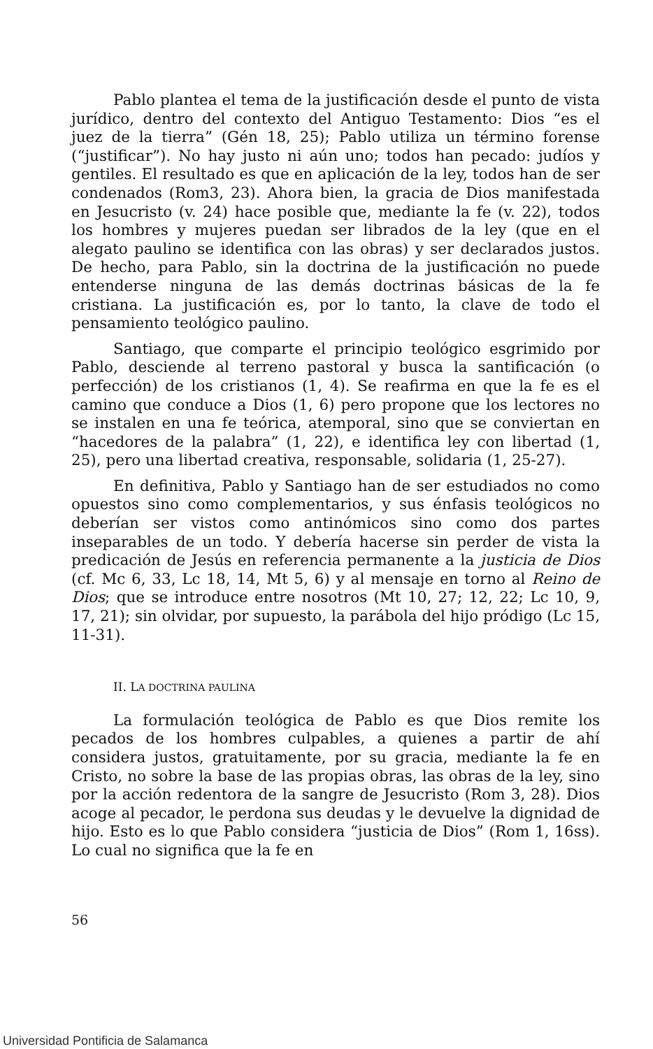Pablo plantea el tema de la justificación desde el punto de vista jurídico, dentro del contexto del Antiguo Testamento: Dios “es el juez de la tierra” (Gén 18, 25); Pablo utiliza un término forense (“justificar”). No hay justo ni aún uno; todos han pecado: judíos y gentiles. El resultado es que en aplicación de la ley, todos han de ser condenados (Rom3, 23). Ahora bien, la gracia de Dios manifestada en Jesucristo (v. 24) hace posible que, mediante la fe (v. 22), todos los hombres y mujeres puedan ser librados de la ley (que en el alegato paulino se identifica con las obras) y ser declarados justos. De hecho, para Pablo, sin la doctrina de la justificación no puede entenderse ninguna de las demás doctrinas básicas de la fe cristiana. La justificación es, por lo tanto, la clave de todo el pensamiento teológico paulino.
Santiago, que comparte el principio teológico esgrimido por Pablo, desciende al terreno pastoral y busca la santificación (o perfección) de los cristianos (1, 4). Se reafirma en que la fe es el camino que conduce a Dios (1, 6) pero propone que los lectores no se instalen en una fe teórica, atemporal, sino que se conviertan en “hacedores de la palabra” (1, 22), e identifica ley con libertad (1, 25), pero una libertad creativa, responsable, solidaria (1, 25-27).
En definitiva, Pablo y Santiago han de ser estudiados no como opuestos sino como complementarios, y sus énfasis teológicos no deberían ser vistos como antinómicos sino como dos partes inseparables de un todo. Y debería hacerse sin perder de vista la predicación de Jesús en referencia permanente a la justicia de Dios (cf. Mc 6, 33, Lc 18, 14, Mt 5, 6) y al mensaje en torno al Reino de Dios; que se introduce entre nosotros (Mt 10, 27; 12, 22; Lc 10, 9, 17, 21); sin olvidar, por supuesto, la parábola del hijo pródigo (Lc 15, 11-31).
II. LA DOCTRINA PAULINA
La formulación teológica de Pablo es que Dios remite los pecados de los hombres culpables, a quienes a partir de ahí considera justos, gratuitamente, por su gracia, mediante la fe en Cristo, no sobre la base de las propias obras, las obras de la ley, sino por la acción redentora de la sangre de Jesucristo (Rom 3, 28). Dios acoge al pecador, le perdona sus deudas y le devuelve la dignidad de hijo. Esto es lo que Pablo considera “justicia de Dios” (Rom 1, 16ss). Lo cual no significa que la fe en
56
Universidad Pontificia de Salamanca